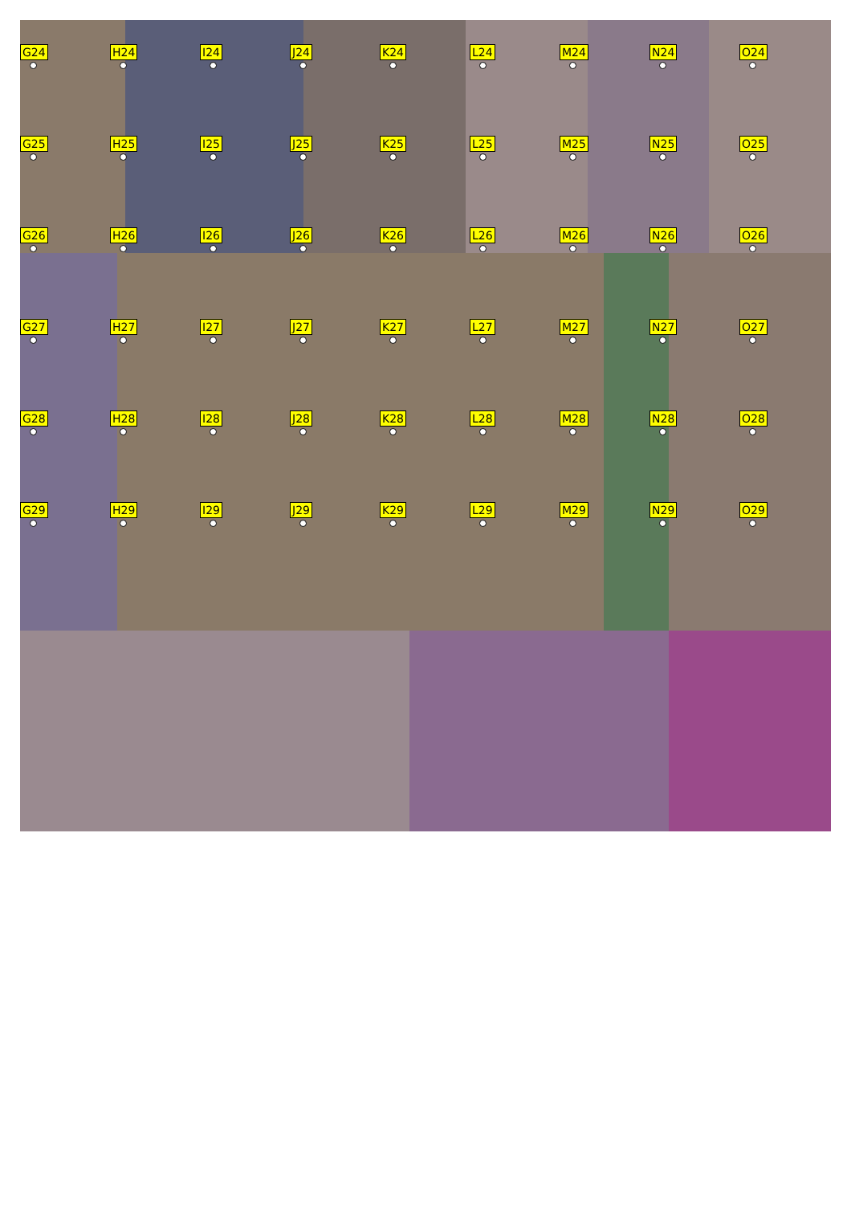G24
H24
I24
J24
K24
L24
M24
N24
O24
G25
H25
I25
J25
K25
L25
M25
N25
O25
G26
H26
I26
J26
K26
L26
M26
N26
O26
G27
H27
I27
J27
K27
L27
M27
N27
O27
G28
H28
I28
J28
K28
L28
M28
N28
O28
G29
H29
I29
J29
K29
L29
M29
N29
O29